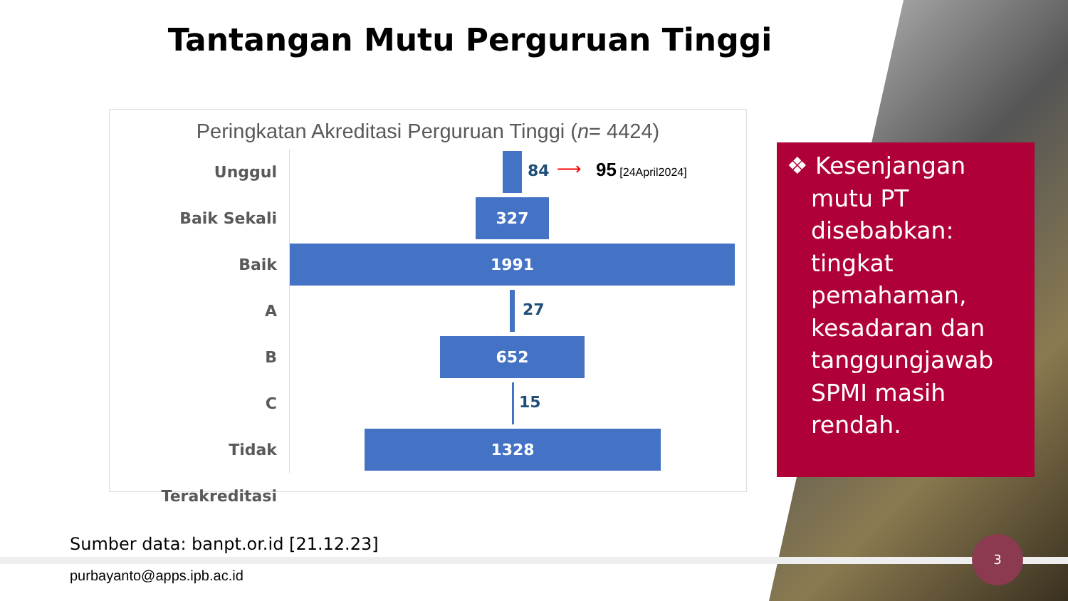Tantangan Mutu Perguruan Tinggi
Peringkatan Akreditasi Perguruan Tinggi (n= 4424)
Unggul
84 ⟶ 95 [24April2024]
Baik Sekali
327
Baik
1991
A
27
B
652
C
15
Tidak Terakreditasi
1328
❖ Kesenjangan
mutu PT disebabkan: tingkat pemahaman, kesadaran dan tanggungjawab SPMI masih rendah.
Sumber data: banpt.or.id [21.12.23]
purbayanto@apps.ipb.ac.id
3